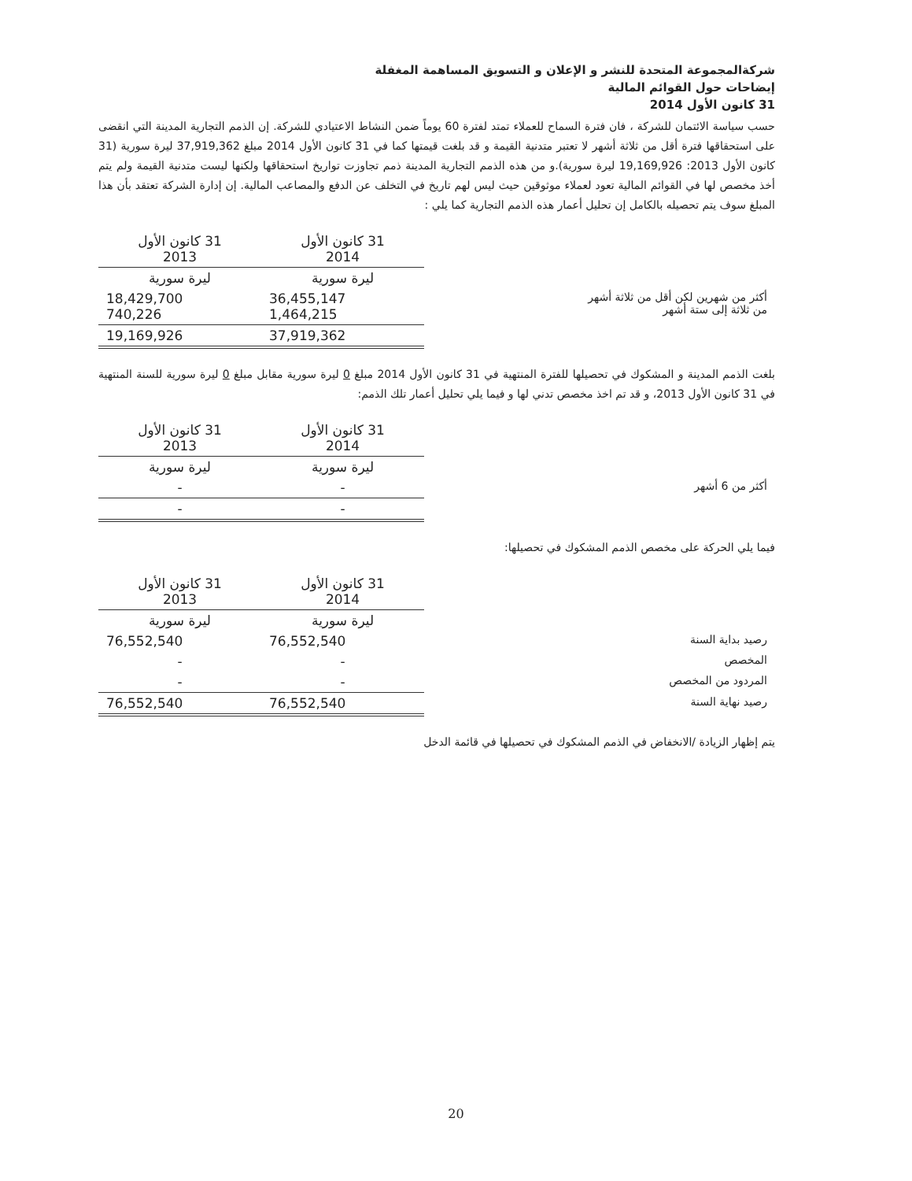شركةالمجموعة المتحدة للنشر و الإعلان و التسويق المساهمة المغفلة
إيضاحات حول القوائم المالية
31 كانون الأول 2014
حسب سياسة الائتمان للشركة ، فان فترة السماح للعملاء تمتد لفترة 60 يوماً ضمن النشاط الاعتيادي للشركة. إن الذمم التجارية المدينة التي انقضى على استحقاقها فترة أقل من ثلاثة أشهر لا تعتبر متدنية القيمة و قد بلغت قيمتها كما في 31 كانون الأول 2014 مبلغ 37,919,362 ليرة سورية (31 كانون الأول 2013: 19,169,926 ليرة سورية).و من هذه الذمم التجارية المدينة ذمم تجاوزت تواريخ استحقاقها ولكنها ليست متدنية القيمة ولم يتم أخذ مخصص لها في القوائم المالية تعود لعملاء موثوقين حيث ليس لهم تاريخ في التخلف عن الدفع والمصاعب المالية. إن إدارة الشركة تعتقد بأن هذا المبلغ سوف يتم تحصيله بالكامل إن تحليل أعمار هذه الذمم التجارية كما يلي :
| | 31 كانون الأول 2014 | 31 كانون الأول 2013 |
| | ليرة سورية | ليرة سورية |
| أكثر من شهرين لكن أقل من ثلاثة أشهر من ثلاثة إلى ستة أشهر | 36,455,147 1,464,215 | 18,429,700 740,226 |
| | 37,919,362 | 19,169,926 |
بلغت الذمم المدينة و المشكوك في تحصيلها للفترة المنتهية في 31 كانون الأول 2014 مبلغ 0 ليرة سورية مقابل مبلغ 0 ليرة سورية للسنة المنتهية في 31 كانون الأول 2013، و قد تم اخذ مخصص تدني لها و فيما يلي تحليل أعمار تلك الذمم:
| | 31 كانون الأول 2014 | 31 كانون الأول 2013 |
| | ليرة سورية | ليرة سورية |
| أكثر من 6 أشهر | - | - |
| | - | - |
فيما يلي الحركة على مخصص الذمم المشكوك في تحصيلها:
| | 31 كانون الأول 2014 | 31 كانون الأول 2013 |
| | ليرة سورية | ليرة سورية |
| رصيد بداية السنة | 76,552,540 | 76,552,540 |
| المخصص | - | - |
| المردود من المخصص | - | - |
| رصيد نهاية السنة | 76,552,540 | 76,552,540 |
يتم إظهار الزيادة /الانخفاض في الذمم المشكوك في تحصيلها في قائمة الدخل
20